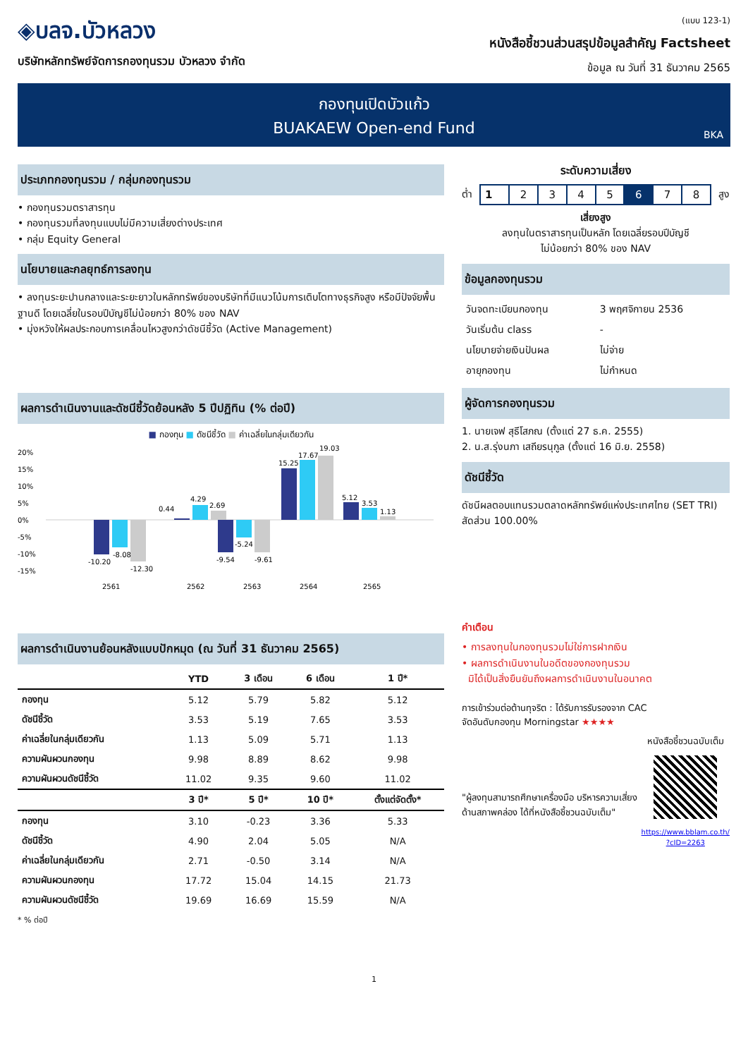◈บลจ.บัวหลวง
บริษัทหลักทรัพย์จัดการกองทุนรวม บัวหลวง จำกัด
(แบบ 123-1)
หนังสือชี้ชวนส่วนสรุปข้อมูลสำคัญ Factsheet
ข้อมูล ณ วันที่ 31 ธันวาคม 2565
กองทุนเปิดบัวแก้ว
BUAKAEW Open-end Fund
BKA
ประเภทกองทุนรวม / กลุ่มกองทุนรวม
• กองทุนรวมตราสารทุน
• กองทุนรวมที่ลงทุนแบบไม่มีความเสี่ยงต่างประเทศ
• กลุ่ม Equity General
นโยบายและกลยุทธ์การลงทุน
• ลงทุนระยะปานกลางและระยะยาวในหลักทรัพย์ของบริษัทที่มีแนวโน้มการเติบโตทางธุรกิจสูง หรือมีปัจจัยพื้นฐานดี โดยเฉลี่ยในรอบปีบัญชีไม่น้อยกว่า 80% ของ NAV
• มุ่งหวังให้ผลประกอบการเคลื่อนไหวสูงกว่าดัชนีชี้วัด (Active Management)
ผลการดำเนินงานและดัชนีชี้วัดย้อนหลัง 5 ปีปฏิทิน (% ต่อปี)
■ กองทุน ■ ดัชนีชี้วัด ■ ค่าเฉลี่ยในกลุ่มเดียวกัน
20%
15%
10%
5%
0%
-5%
-10%
-15%
-10.20
-8.08
-12.30
0.44
4.29
2.69
-9.54
-5.24
-9.61
15.25
17.67
19.03
5.12
3.53
1.13
2561
2562
2563
2564
2565
ผลการดำเนินงานย้อนหลังแบบปักหมุด (ณ วันที่ 31 ธันวาคม 2565)
| | YTD | 3 เดือน | 6 เดือน | 1 ปี* |
| --- | --- | --- | --- | --- |
| กองทุน | 5.12 | 5.79 | 5.82 | 5.12 |
| ดัชนีชี้วัด | 3.53 | 5.19 | 7.65 | 3.53 |
| ค่าเฉลี่ยในกลุ่มเดียวกัน | 1.13 | 5.09 | 5.71 | 1.13 |
| ความผันผวนกองทุน | 9.98 | 8.89 | 8.62 | 9.98 |
| ความผันผวนดัชนีชี้วัด | 11.02 | 9.35 | 9.60 | 11.02 |
| | 3 ปี* | 5 ปี* | 10 ปี* | ตั้งแต่จัดตั้ง* |
| กองทุน | 3.10 | -0.23 | 3.36 | 5.33 |
| ดัชนีชี้วัด | 4.90 | 2.04 | 5.05 | N/A |
| ค่าเฉลี่ยในกลุ่มเดียวกัน | 2.71 | -0.50 | 3.14 | N/A |
| ความผันผวนกองทุน | 17.72 | 15.04 | 14.15 | 21.73 |
| ความผันผวนดัชนีชี้วัด | 19.69 | 16.69 | 15.59 | N/A |
* % ต่อปี
ระดับความเสี่ยง
ต่ำ
| 1 | 2 | 3 | 4 | 5 | 6 | 7 | 8 |
สูง
เสี่ยงสูง
ลงทุนในตราสารทุนเป็นหลัก โดยเฉลี่ยรอบปีบัญชี
ไม่น้อยกว่า 80% ของ NAV
ข้อมูลกองทุนรวม
| วันจดทะเบียนกองทุน | 3 พฤศจิกายน 2536 |
| วันเริ่มต้น class | - |
| นโยบายจ่ายเงินปันผล | ไม่จ่าย |
| อายุกองทุน | ไม่กำหนด |
ผู้จัดการกองทุนรวม
1. นายเจฟ สุธีโสภณ (ตั้งแต่ 27 ธ.ค. 2555)
2. น.ส.รุ่งนภา เสถียรนุกูล (ตั้งแต่ 16 มิ.ย. 2558)
ดัชนีชี้วัด
ดัชนีผลตอบแทนรวมตลาดหลักทรัพย์แห่งประเทศไทย (SET TRI) สัดส่วน 100.00%
คำเตือน
• การลงทุนในกองทุนรวมไม่ใช่การฝากเงิน
• ผลการดำเนินงานในอดีตของกองทุนรวม
มิได้เป็นสิ่งยืนยันถึงผลการดำเนินงานในอนาคต
การเข้าร่วมต่อต้านทุจริต : ได้รับการรับรองจาก CAC
จัดอันดับกองทุน Morningstar ★★★★
"ผู้ลงทุนสามารถศึกษาเครื่องมือ บริหารความเสี่ยงด้านสภาพคล่อง ได้ที่หนังสือชี้ชวนฉบับเต็ม"
หนังสือชี้ชวนฉบับเต็ม
https://www.bblam.co.th/
?cID=2263
1